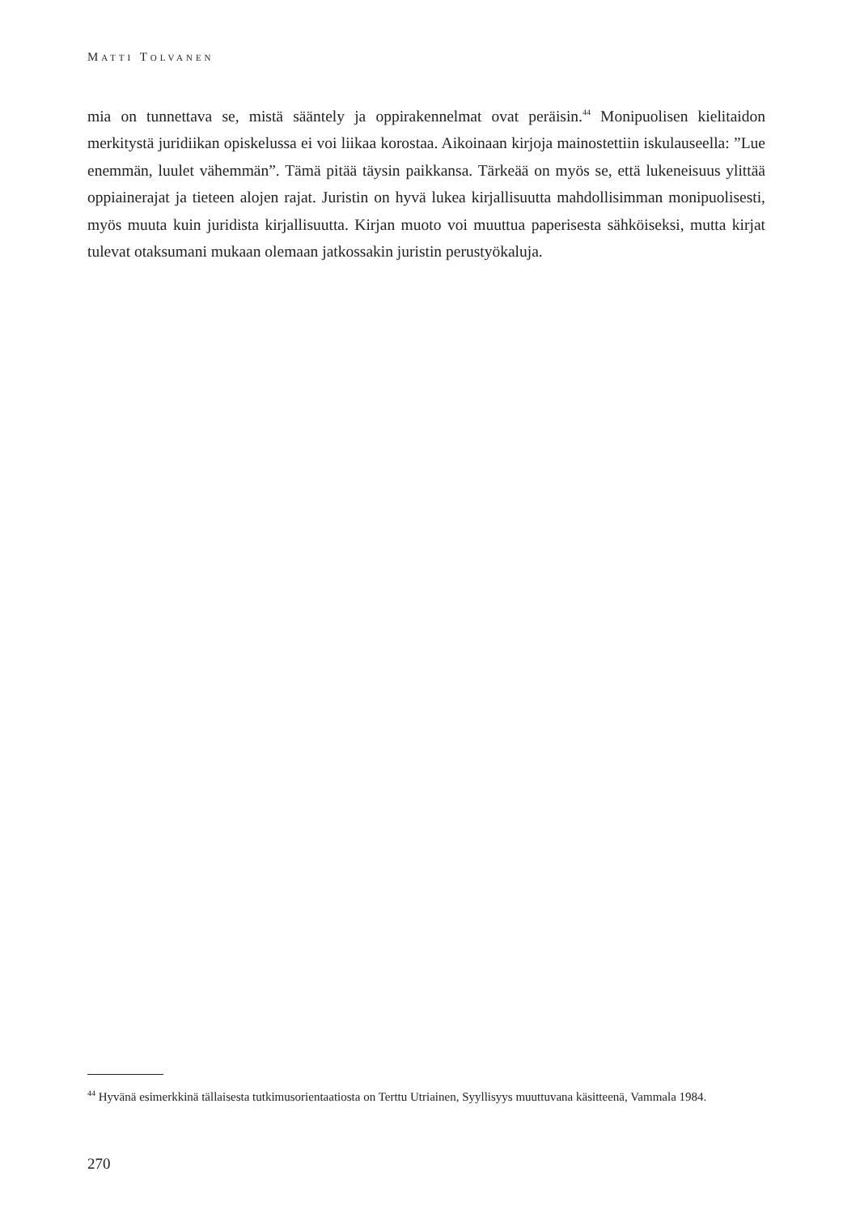MATTI TOLVANEN
mia on tunnettava se, mistä sääntely ja oppirakennelmat ovat peräisin.<sup>44</sup> Monipuolisen kielitaidon merkitystä juridiikan opiskelussa ei voi liikaa korostaa. Aikoinaan kirjoja mainostettiin iskulauseella: ”Lue enemmän, luulet vähemmän”. Tämä pitää täysin paikkansa. Tärkeää on myös se, että lukeneisuus ylittää oppiainerajat ja tieteen alojen rajat. Juristin on hyvä lukea kirjallisuutta mahdollisimman monipuolisesti, myös muuta kuin juridista kirjallisuutta. Kirjan muoto voi muuttua paperisesta sähköiseksi, mutta kirjat tulevat otaksumani mukaan olemaan jatkossakin juristin perustyökaluja.
<sup>44</sup> Hyvänä esimerkkinä tällaisesta tutkimusorientaatiosta on Terttu Utriainen, Syyllisyys muuttuvana käsitteenä, Vammala 1984.
270